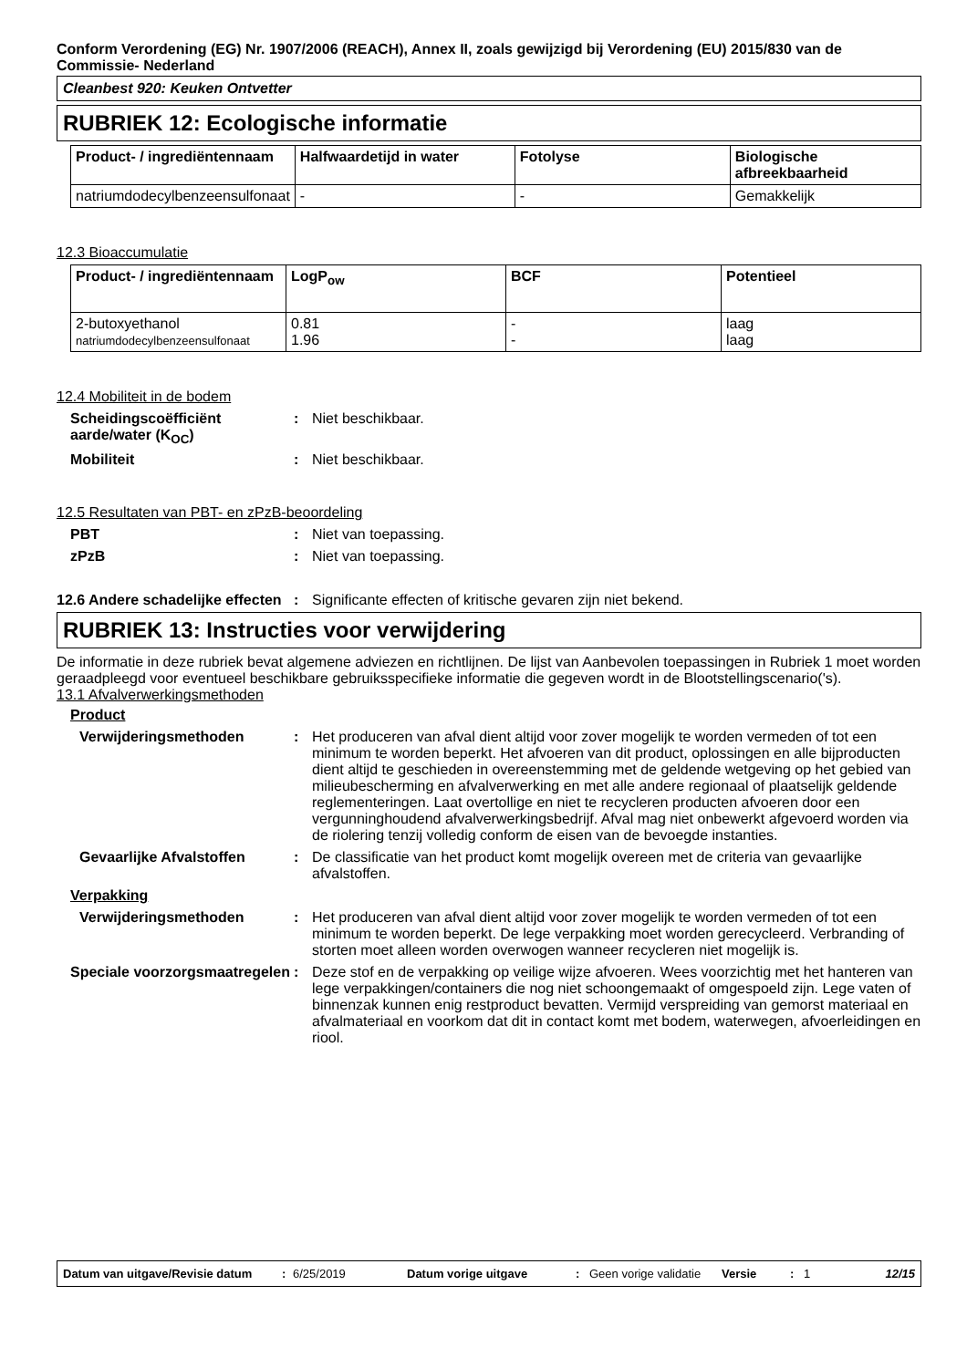Conform Verordening (EG) Nr. 1907/2006 (REACH), Annex II, zoals gewijzigd bij Verordening (EU) 2015/830 van de Commissie- Nederland
Cleanbest 920: Keuken Ontvetter
RUBRIEK 12: Ecologische informatie
| Product- / ingrediëntennaam | Halfwaardetijd in water | Fotolyse | Biologische afbreekbaarheid |
| --- | --- | --- | --- |
| natriumdodecylbenzeensulfonaat | - | - | Gemakkelijk |
12.3 Bioaccumulatie
| Product- / ingrediëntennaam | LogP<sub>ow</sub> | BCF | Potentieel |
| --- | --- | --- | --- |
| 2-butoxyethanol natriumdodecylbenzeensulfonaat | 0.81 1.96 | - - | laag laag |
12.4 Mobiliteit in de bodem
Scheidingscoëfficiënt aarde/water (K<sub>OC</sub>)
: Niet beschikbaar.
Mobiliteit : Niet beschikbaar.
12.5 Resultaten van PBT- en zPzB-beoordeling
PBT : Niet van toepassing.
zPzB : Niet van toepassing.
12.6 Andere schadelijke effecten
: Significante effecten of kritische gevaren zijn niet bekend.
RUBRIEK 13: Instructies voor verwijdering
De informatie in deze rubriek bevat algemene adviezen en richtlijnen. De lijst van Aanbevolen toepassingen in Rubriek 1 moet worden geraadpleegd voor eventueel beschikbare gebruiksspecifieke informatie die gegeven wordt in de Blootstellingscenario('s).
13.1 Afvalverwerkingsmethoden
Product
Verwijderingsmethoden : Het produceren van afval dient altijd voor zover mogelijk te worden vermeden of tot een minimum te worden beperkt. Het afvoeren van dit product, oplossingen en alle bijproducten dient altijd te geschieden in overeenstemming met de geldende wetgeving op het gebied van milieubescherming en afvalverwerking en met alle andere regionaal of plaatselijk geldende reglementeringen. Laat overtollige en niet te recycleren producten afvoeren door een vergunninghoudend afvalverwerkingsbedrijf. Afval mag niet onbewerkt afgevoerd worden via de riolering tenzij volledig conform de eisen van de bevoegde instanties.
Gevaarlijke Afvalstoffen : De classificatie van het product komt mogelijk overeen met de criteria van gevaarlijke afvalstoffen.
Verpakking
Verwijderingsmethoden : Het produceren van afval dient altijd voor zover mogelijk te worden vermeden of tot een minimum te worden beperkt. De lege verpakking moet worden gerecycleerd. Verbranding of storten moet alleen worden overwogen wanneer recycleren niet mogelijk is.
Speciale voorzorgsmaatregelen
: Deze stof en de verpakking op veilige wijze afvoeren. Wees voorzichtig met het hanteren van lege verpakkingen/containers die nog niet schoongemaakt of omgespoeld zijn. Lege vaten of binnenzak kunnen enig restproduct bevatten. Vermijd verspreiding van gemorst materiaal en afvalmateriaal en voorkom dat dit in contact komt met bodem, waterwegen, afvoerleidingen en riool.
Datum van uitgave/Revisie datum
: 6/25/2019 Datum vorige uitgave : Geen vorige validatie
Versie : 1 12/15